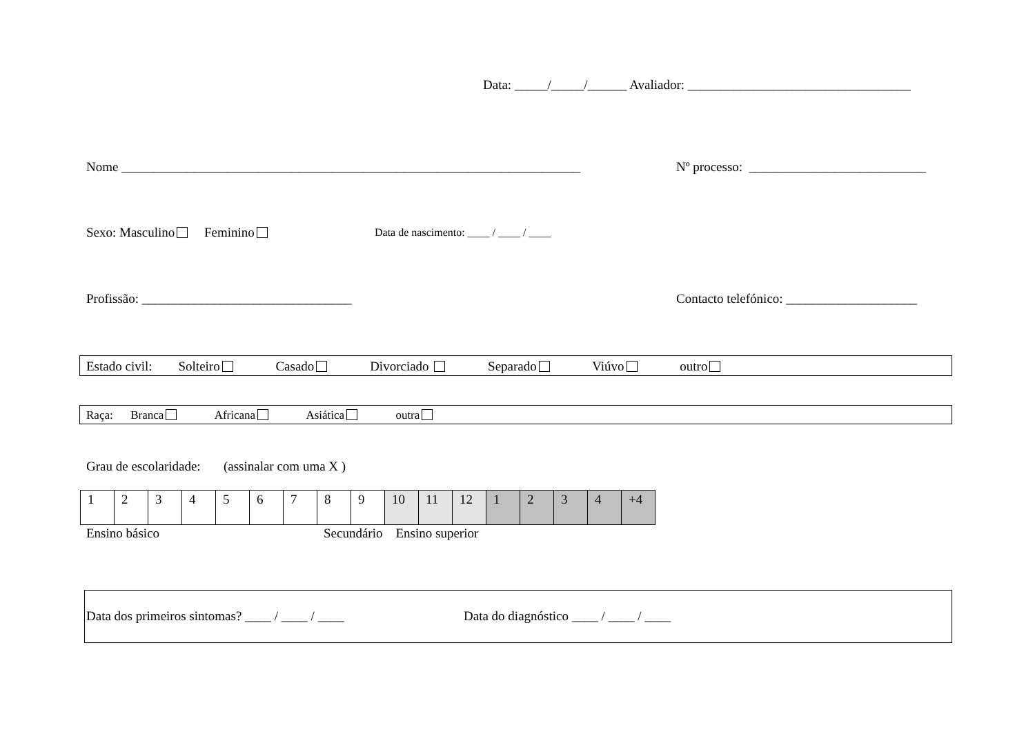Data: _____/_____/______ Avaliador: __________________________________
Nome ______________________________________________________________________
Nº processo: ___________________________
Sexo: Masculino Feminino
Data de nascimento: ____ / ____ / ____
Profissão: ________________________________
Contacto telefónico: ____________________
Estado civil: Solteiro Casado Divorciado Separado Viúvo outro
Raça: Branca Africana Asiática outra
Grau de escolaridade: (assinalar com uma X )
| 1 | 2 | 3 | 4 | 5 | 6 | 7 | 8 | 9 | 10 | 11 | 12 | 1 | 2 | 3 | 4 | +4 |
Ensino básico
Secundário Ensino superior
Data dos primeiros sintomas? ____ / ____ / ____
Data do diagnóstico ____ / ____ / ____